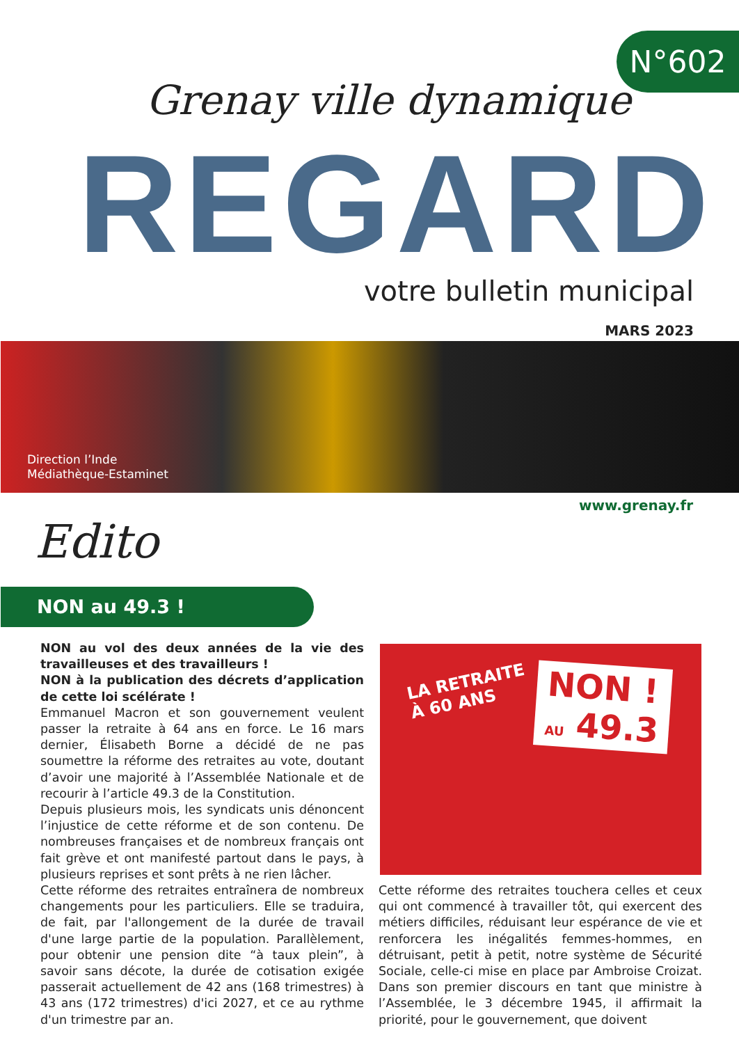N°602
Grenay ville dynamique
REGARD votre bulletin municipal
MARS 2023
Direction l’Inde
Médiathèque-Estaminet
www.grenay.fr
Edito
NON au 49.3 !
NON au vol des deux années de la vie des travailleuses et des travailleurs !
NON à la publication des décrets d’application de cette loi scélérate !
Emmanuel Macron et son gouvernement veulent passer la retraite à 64 ans en force. Le 16 mars dernier, Élisabeth Borne a décidé de ne pas soumettre la réforme des retraites au vote, doutant d’avoir une majorité à l’Assemblée Nationale et de recourir à l’article 49.3 de la Constitution.
Depuis plusieurs mois, les syndicats unis dénoncent l’injustice de cette réforme et de son contenu. De nombreuses françaises et de nombreux français ont fait grève et ont manifesté partout dans le pays, à plusieurs reprises et sont prêts à ne rien lâcher.
Cette réforme des retraites entraînera de nombreux changements pour les particuliers. Elle se traduira, de fait, par l'allongement de la durée de travail d'une large partie de la population. Parallèlement, pour obtenir une pension dite “à taux plein”, à savoir sans décote, la durée de cotisation exigée passerait actuellement de 42 ans (168 trimestres) à 43 ans (172 trimestres) d'ici 2027, et ce au rythme d'un trimestre par an.
LA RETRAITE
À 60 ANS
NON !
AU 49.3
Cette réforme des retraites touchera celles et ceux qui ont commencé à travailler tôt, qui exercent des métiers difficiles, réduisant leur espérance de vie et renforcera les inégalités femmes-hommes, en détruisant, petit à petit, notre système de Sécurité Sociale, celle-ci mise en place par Ambroise Croizat. Dans son premier discours en tant que ministre à l’Assemblée, le 3 décembre 1945, il affirmait la priorité, pour le gouvernement, que doivent